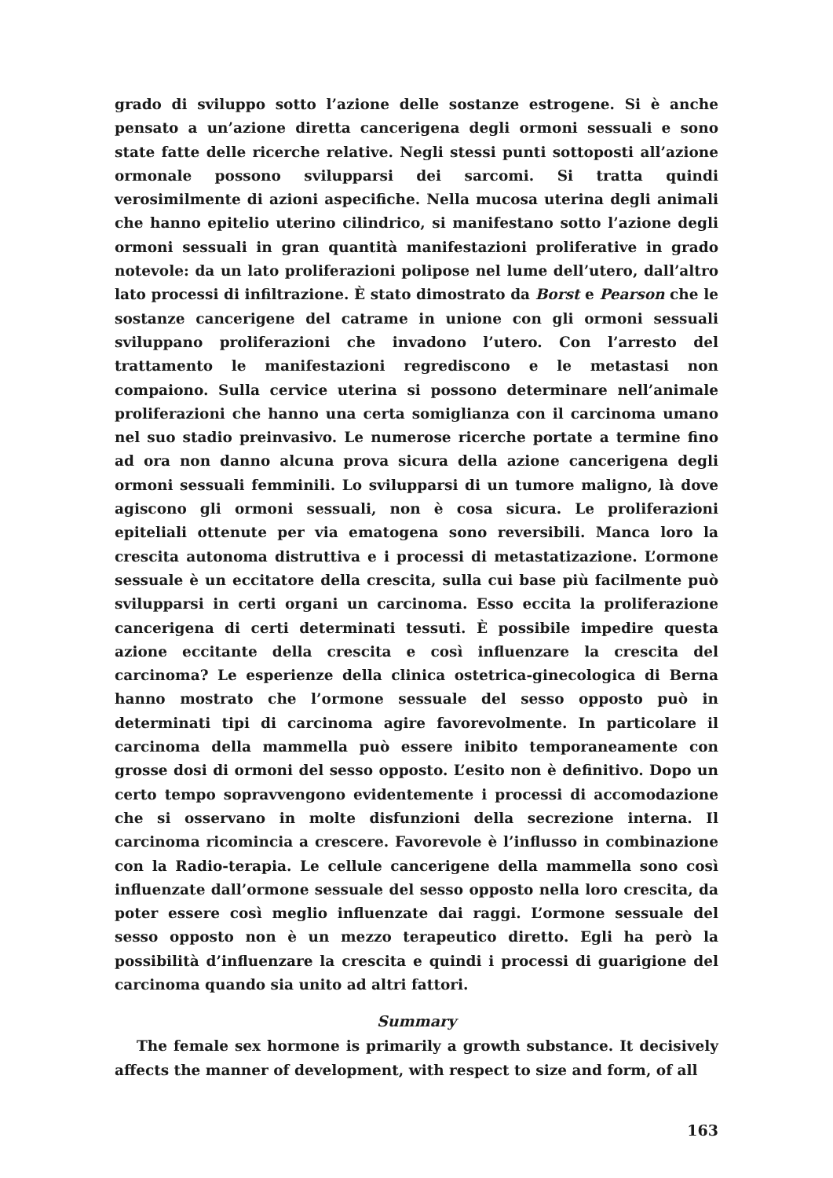grado di sviluppo sotto l’azione delle sostanze estrogene. Si è anche pensato a un’azione diretta cancerigena degli ormoni sessuali e sono state fatte delle ricerche relative. Negli stessi punti sottoposti all’azione ormonale possono svilupparsi dei sarcomi. Si tratta quindi verosimilmente di azioni aspecifiche. Nella mucosa uterina degli animali che hanno epitelio uterino cilindrico, si manifestano sotto l’azione degli ormoni sessuali in gran quantità manifestazioni proliferative in grado notevole: da un lato proliferazioni polipose nel lume dell’utero, dall’altro lato processi di infiltrazione. È stato dimostrato da Borst e Pearson che le sostanze cancerigene del catrame in unione con gli ormoni sessuali sviluppano proliferazioni che invadono l’utero. Con l’arresto del trattamento le manifestazioni regrediscono e le metastasi non compaiono. Sulla cervice uterina si possono determinare nell’animale proliferazioni che hanno una certa somiglianza con il carcinoma umano nel suo stadio preinvasivo. Le numerose ricerche portate a termine fino ad ora non danno alcuna prova sicura della azione cancerigena degli ormoni sessuali femminili. Lo svilupparsi di un tumore maligno, là dove agiscono gli ormoni sessuali, non è cosa sicura. Le proliferazioni epiteliali ottenute per via ematogena sono reversibili. Manca loro la crescita autonoma distruttiva e i processi di metastatizazione. L’ormone sessuale è un eccitatore della crescita, sulla cui base più facilmente può svilupparsi in certi organi un carcinoma. Esso eccita la proliferazione cancerigena di certi determinati tessuti. È possibile impedire questa azione eccitante della crescita e così influenzare la crescita del carcinoma? Le esperienze della clinica ostetrica-ginecologica di Berna hanno mostrato che l’ormone sessuale del sesso opposto può in determinati tipi di carcinoma agire favorevolmente. In particolare il carcinoma della mammella può essere inibito temporaneamente con grosse dosi di ormoni del sesso opposto. L’esito non è definitivo. Dopo un certo tempo sopravvengono evidentemente i processi di accomodazione che si osservano in molte disfunzioni della secrezione interna. Il carcinoma ricomincia a crescere. Favorevole è l’influsso in combinazione con la Radio-terapia. Le cellule cancerigene della mammella sono così influenzate dall’ormone sessuale del sesso opposto nella loro crescita, da poter essere così meglio influenzate dai raggi. L’ormone sessuale del sesso opposto non è un mezzo terapeutico diretto. Egli ha però la possibilità d’influenzare la crescita e quindi i processi di guarigione del carcinoma quando sia unito ad altri fattori.
Summary
The female sex hormone is primarily a growth substance. It decisively affects the manner of development, with respect to size and form, of all
163